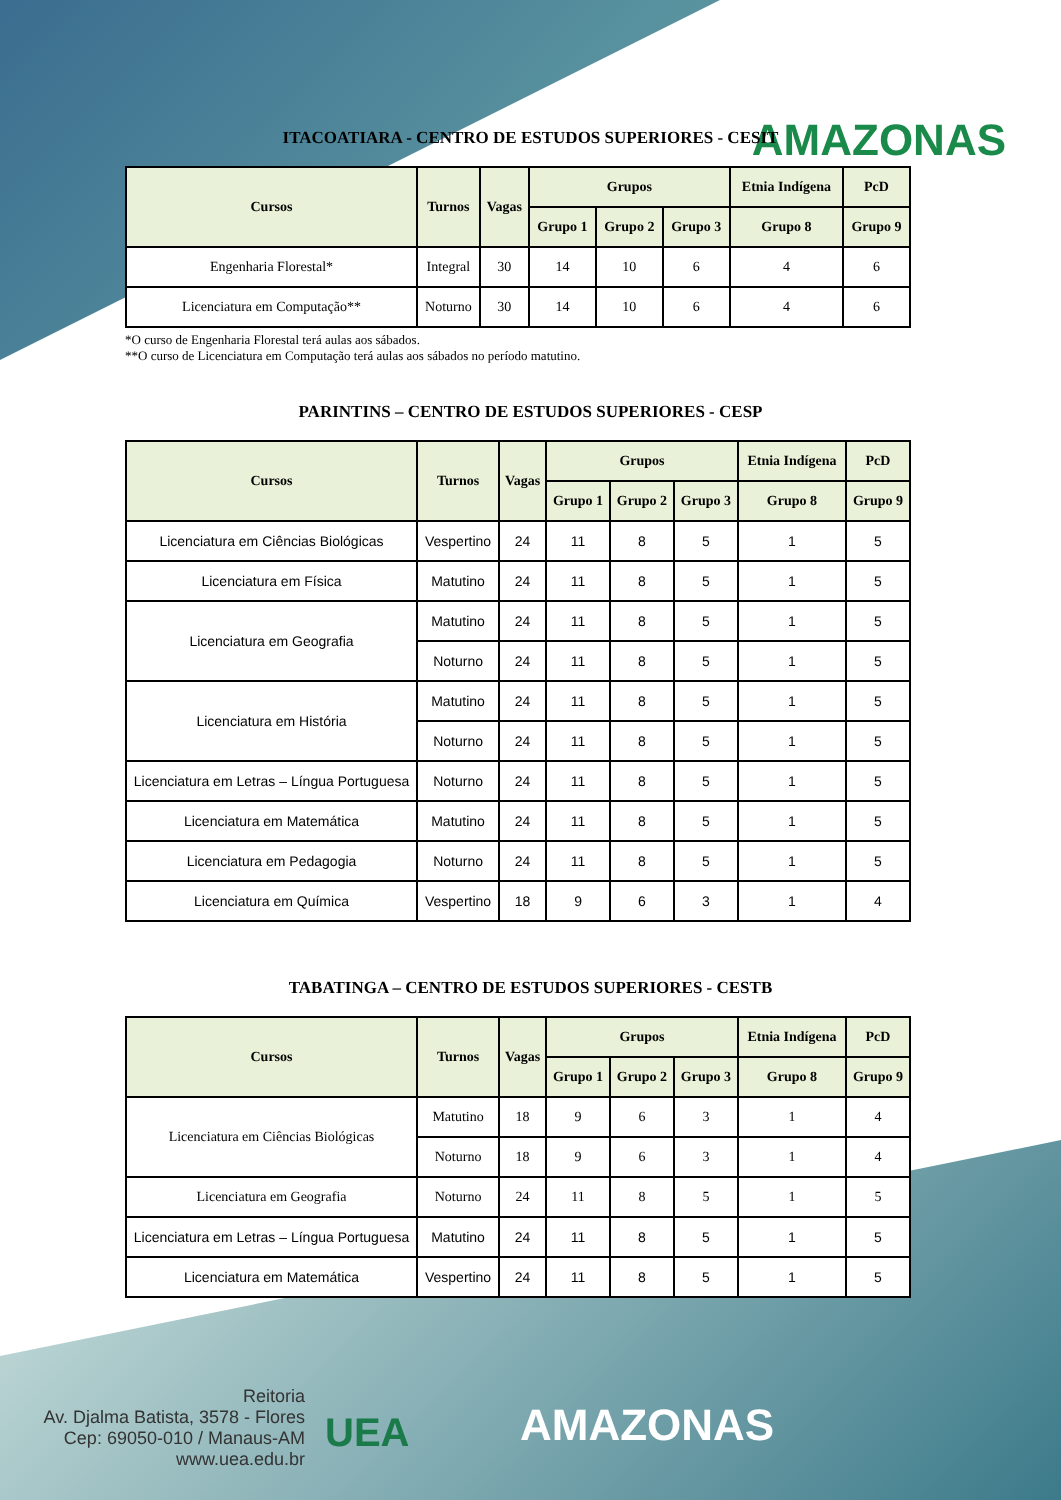AMAZONAS
ITACOATIARA - CENTRO DE ESTUDOS SUPERIORES - CESIT
| Cursos | Turnos | Vagas | Grupos | | | Etnia Indígena | PcD |
| --- | --- | --- | --- | --- | --- | --- | --- |
| | | | Grupo 1 | Grupo 2 | Grupo 3 | Grupo 8 | Grupo 9 |
| Engenharia Florestal* | Integral | 30 | 14 | 10 | 6 | 4 | 6 |
| Licenciatura em Computação** | Noturno | 30 | 14 | 10 | 6 | 4 | 6 |
*O curso de Engenharia Florestal terá aulas aos sábados.
**O curso de Licenciatura em Computação terá aulas aos sábados no período matutino.
PARINTINS – CENTRO DE ESTUDOS SUPERIORES - CESP
| Cursos | Turnos | Vagas | Grupos | | | Etnia Indígena | PcD |
| --- | --- | --- | --- | --- | --- | --- | --- |
| | | | Grupo 1 | Grupo 2 | Grupo 3 | Grupo 8 | Grupo 9 |
| Licenciatura em Ciências Biológicas | Vespertino | 24 | 11 | 8 | 5 | 1 | 5 |
| Licenciatura em Física | Matutino | 24 | 11 | 8 | 5 | 1 | 5 |
| Licenciatura em Geografia | Matutino | 24 | 11 | 8 | 5 | 1 | 5 |
| | Noturno | 24 | 11 | 8 | 5 | 1 | 5 |
| Licenciatura em História | Matutino | 24 | 11 | 8 | 5 | 1 | 5 |
| | Noturno | 24 | 11 | 8 | 5 | 1 | 5 |
| Licenciatura em Letras – Língua Portuguesa | Noturno | 24 | 11 | 8 | 5 | 1 | 5 |
| Licenciatura em Matemática | Matutino | 24 | 11 | 8 | 5 | 1 | 5 |
| Licenciatura em Pedagogia | Noturno | 24 | 11 | 8 | 5 | 1 | 5 |
| Licenciatura em Química | Vespertino | 18 | 9 | 6 | 3 | 1 | 4 |
TABATINGA – CENTRO DE ESTUDOS SUPERIORES - CESTB
| Cursos | Turnos | Vagas | Grupos | | | Etnia Indígena | PcD |
| --- | --- | --- | --- | --- | --- | --- | --- |
| | | | Grupo 1 | Grupo 2 | Grupo 3 | Grupo 8 | Grupo 9 |
| Licenciatura em Ciências Biológicas | Matutino | 18 | 9 | 6 | 3 | 1 | 4 |
| | Noturno | 18 | 9 | 6 | 3 | 1 | 4 |
| Licenciatura em Geografia | Noturno | 24 | 11 | 8 | 5 | 1 | 5 |
| Licenciatura em Letras – Língua Portuguesa | Matutino | 24 | 11 | 8 | 5 | 1 | 5 |
| Licenciatura em Matemática | Vespertino | 24 | 11 | 8 | 5 | 1 | 5 |
Reitoria
Av. Djalma Batista, 3578 - Flores
Cep: 69050-010 / Manaus-AM
www.uea.edu.br
UEA AMAZONAS